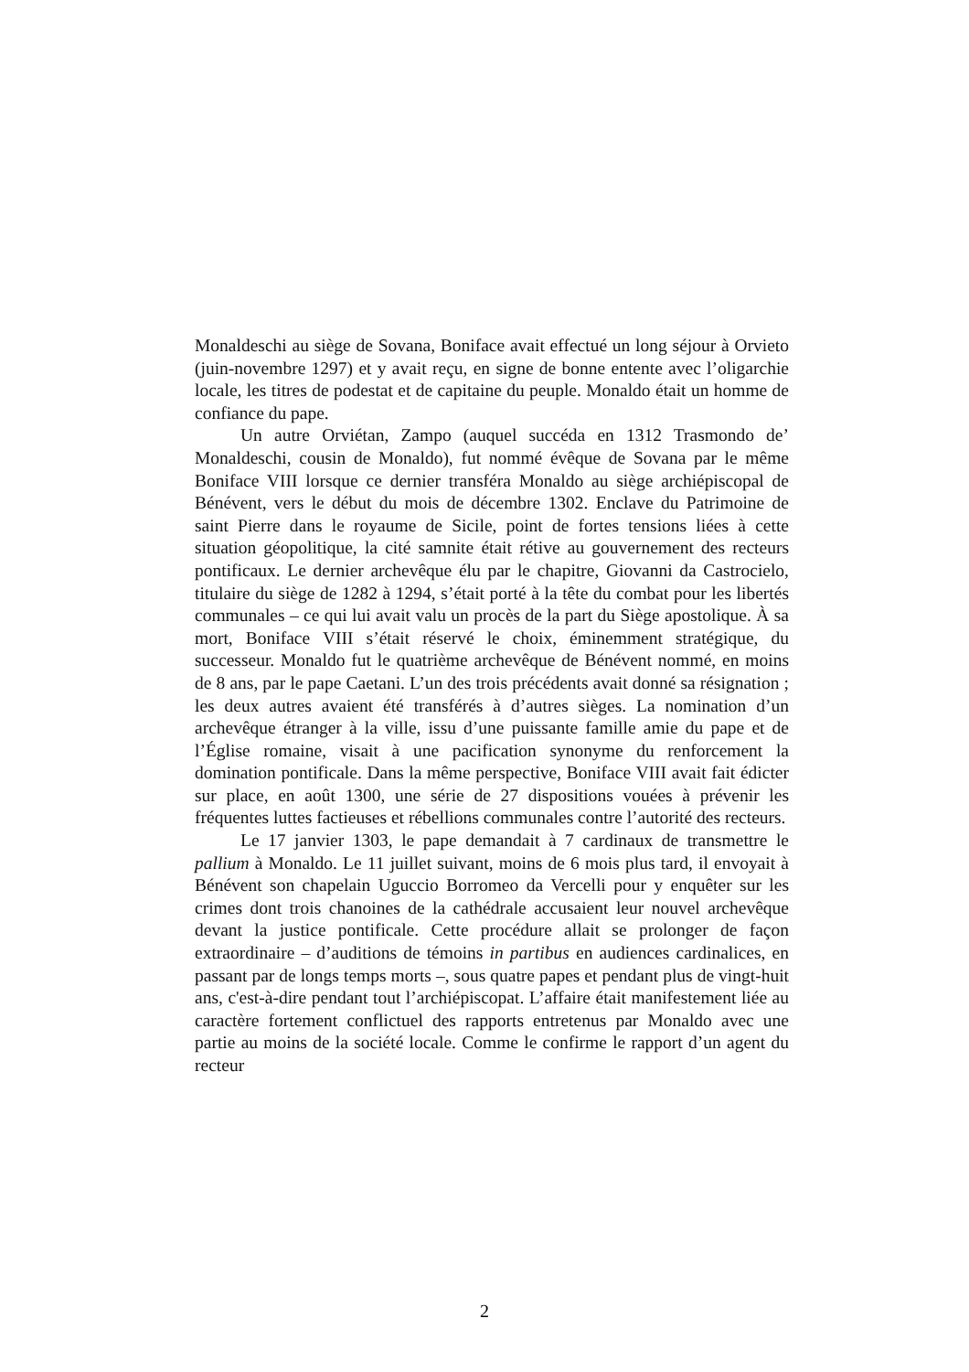Monaldeschi au siège de Sovana, Boniface avait effectué un long séjour à Orvieto (juin-novembre 1297) et y avait reçu, en signe de bonne entente avec l’oligarchie locale, les titres de podestat et de capitaine du peuple. Monaldo était un homme de confiance du pape.
Un autre Orviétan, Zampo (auquel succéda en 1312 Trasmondo de’ Monaldeschi, cousin de Monaldo), fut nommé évêque de Sovana par le même Boniface VIII lorsque ce dernier transféra Monaldo au siège archiépiscopal de Bénévent, vers le début du mois de décembre 1302. Enclave du Patrimoine de saint Pierre dans le royaume de Sicile, point de fortes tensions liées à cette situation géopolitique, la cité samnite était rétive au gouvernement des recteurs pontificaux. Le dernier archevêque élu par le chapitre, Giovanni da Castrocielo, titulaire du siège de 1282 à 1294, s’était porté à la tête du combat pour les libertés communales – ce qui lui avait valu un procès de la part du Siège apostolique. À sa mort, Boniface VIII s’était réservé le choix, éminemment stratégique, du successeur. Monaldo fut le quatrième archevêque de Bénévent nommé, en moins de 8 ans, par le pape Caetani. L’un des trois précédents avait donné sa résignation ; les deux autres avaient été transférés à d’autres sièges. La nomination d’un archevêque étranger à la ville, issu d’une puissante famille amie du pape et de l’Église romaine, visait à une pacification synonyme du renforcement la domination pontificale. Dans la même perspective, Boniface VIII avait fait édicter sur place, en août 1300, une série de 27 dispositions vouées à prévenir les fréquentes luttes factieuses et rébellions communales contre l’autorité des recteurs.
Le 17 janvier 1303, le pape demandait à 7 cardinaux de transmettre le pallium à Monaldo. Le 11 juillet suivant, moins de 6 mois plus tard, il envoyait à Bénévent son chapelain Uguccio Borromeo da Vercelli pour y enquêter sur les crimes dont trois chanoines de la cathédrale accusaient leur nouvel archevêque devant la justice pontificale. Cette procédure allait se prolonger de façon extraordinaire – d’auditions de témoins in partibus en audiences cardinalices, en passant par de longs temps morts –, sous quatre papes et pendant plus de vingt-huit ans, c'est-à-dire pendant tout l’archiépiscopat. L’affaire était manifestement liée au caractère fortement conflictuel des rapports entretenus par Monaldo avec une partie au moins de la société locale. Comme le confirme le rapport d’un agent du recteur
2